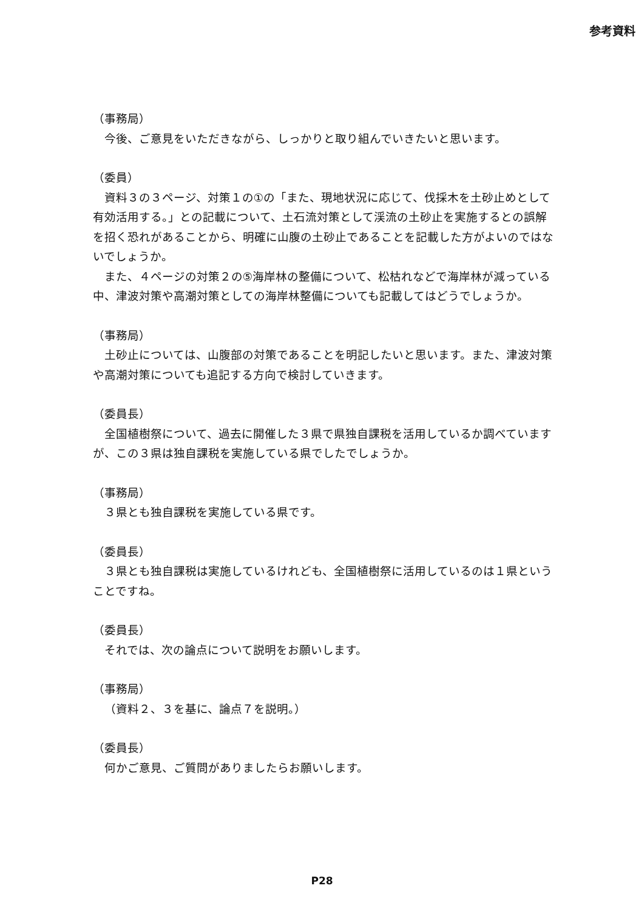参考資料
（事務局）
今後、ご意見をいただきながら、しっかりと取り組んでいきたいと思います。
（委員）
資料３の３ページ、対策１の①の「また、現地状況に応じて、伐採木を土砂止めとして有効活用する。」との記載について、土石流対策として渓流の土砂止を実施するとの誤解を招く恐れがあることから、明確に山腹の土砂止であることを記載した方がよいのではないでしょうか。
また、４ページの対策２の⑤海岸林の整備について、松枯れなどで海岸林が減っている中、津波対策や高潮対策としての海岸林整備についても記載してはどうでしょうか。
（事務局）
土砂止については、山腹部の対策であることを明記したいと思います。また、津波対策や高潮対策についても追記する方向で検討していきます。
（委員長）
全国植樹祭について、過去に開催した３県で県独自課税を活用しているか調べていますが、この３県は独自課税を実施している県でしたでしょうか。
（事務局）
３県とも独自課税を実施している県です。
（委員長）
３県とも独自課税は実施しているけれども、全国植樹祭に活用しているのは１県ということですね。
（委員長）
それでは、次の論点について説明をお願いします。
（事務局）
（資料２、３を基に、論点７を説明。）
（委員長）
何かご意見、ご質問がありましたらお願いします。
P28